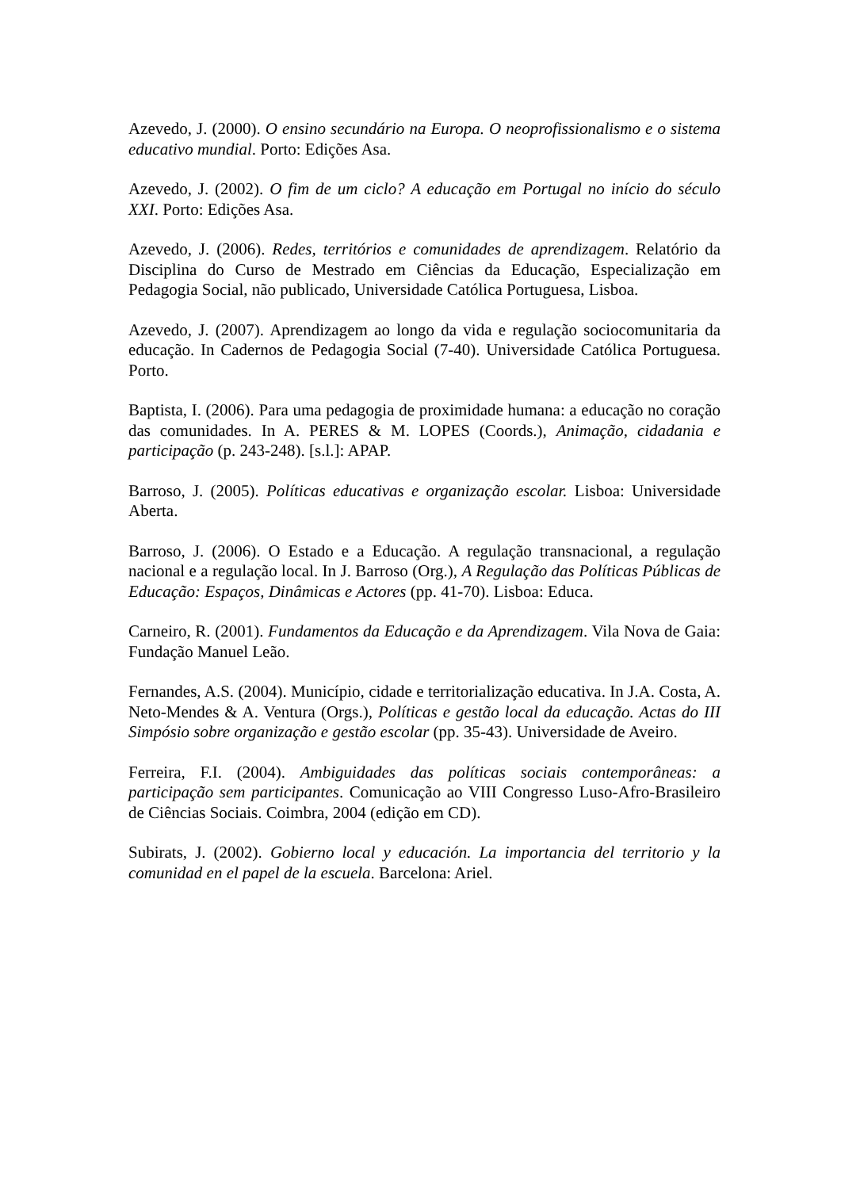Azevedo, J. (2000). O ensino secundário na Europa. O neoprofissionalismo e o sistema educativo mundial. Porto: Edições Asa.
Azevedo, J. (2002). O fim de um ciclo? A educação em Portugal no início do século XXI. Porto: Edições Asa.
Azevedo, J. (2006). Redes, territórios e comunidades de aprendizagem. Relatório da Disciplina do Curso de Mestrado em Ciências da Educação, Especialização em Pedagogia Social, não publicado, Universidade Católica Portuguesa, Lisboa.
Azevedo, J. (2007). Aprendizagem ao longo da vida e regulação sociocomunitaria da educação. In Cadernos de Pedagogia Social (7-40). Universidade Católica Portuguesa. Porto.
Baptista, I. (2006). Para uma pedagogia de proximidade humana: a educação no coração das comunidades. In A. PERES & M. LOPES (Coords.), Animação, cidadania e participação (p. 243-248). [s.l.]: APAP.
Barroso, J. (2005). Políticas educativas e organização escolar. Lisboa: Universidade Aberta.
Barroso, J. (2006). O Estado e a Educação. A regulação transnacional, a regulação nacional e a regulação local. In J. Barroso (Org.), A Regulação das Políticas Públicas de Educação: Espaços, Dinâmicas e Actores (pp. 41-70). Lisboa: Educa.
Carneiro, R. (2001). Fundamentos da Educação e da Aprendizagem. Vila Nova de Gaia: Fundação Manuel Leão.
Fernandes, A.S. (2004). Município, cidade e territorialização educativa. In J.A. Costa, A. Neto-Mendes & A. Ventura (Orgs.), Políticas e gestão local da educação. Actas do III Simpósio sobre organização e gestão escolar (pp. 35-43). Universidade de Aveiro.
Ferreira, F.I. (2004). Ambiguidades das políticas sociais contemporâneas: a participação sem participantes. Comunicação ao VIII Congresso Luso-Afro-Brasileiro de Ciências Sociais. Coimbra, 2004 (edição em CD).
Subirats, J. (2002). Gobierno local y educación. La importancia del territorio y la comunidad en el papel de la escuela. Barcelona: Ariel.